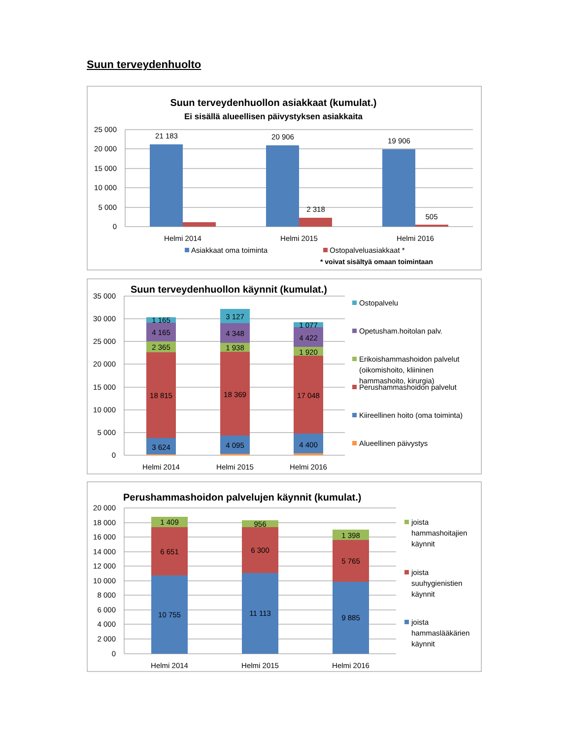Suun terveydenhuolto
Suun terveydenhuollon asiakkaat (kumulat.)
Ei sisällä alueellisen päivystyksen asiakkaita
25 000
20 000
15 000
10 000
5 000
0
21 183
20 906
19 906
2 318
505
Helmi 2014
Helmi 2015
Helmi 2016
Asiakkaat oma toiminta
Ostopalveluasiakkaat *
* voivat sisältyä omaan toimintaan
Suun terveydenhuollon käynnit (kumulat.)
35 000
30 000
25 000
20 000
15 000
10 000
5 000
0
1 165
4 165
2 365
18 815
3 624
3 127
4 348
1 938
18 369
4 095
1 077
4 422
1 920
17 048
4 400
Helmi 2014
Helmi 2015
Helmi 2016
Ostopalvelu
Opetusham.hoitolan palv.
Erikoishammashoidon palvelut
(oikomishoito, kliininen
hammashoito, kirurgia)
Perushammashoidon palvelut
Kiireellinen hoito (oma toiminta)
Alueellinen päivystys
Perushammashoidon palvelujen käynnit (kumulat.)
20 000
18 000
16 000
14 000
12 000
10 000
8 000
6 000
4 000
2 000
0
1 409
6 651
10 755
956
6 300
11 113
1 398
5 765
9 885
Helmi 2014
Helmi 2015
Helmi 2016
joista
hammashoitajien
käynnit
joista
suuhygienistien
käynnit
joista
hammaslääkärien
käynnit